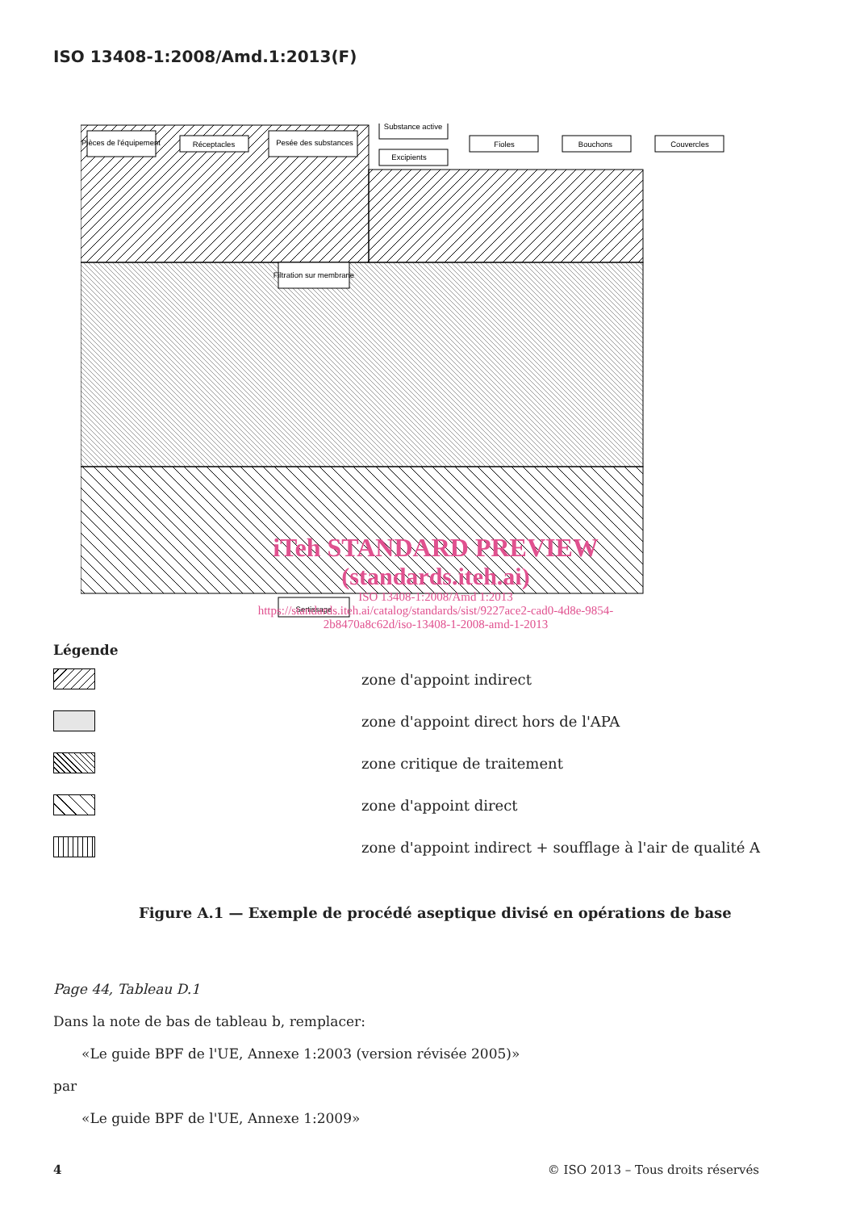ISO 13408-1:2008/Amd.1:2013(F)
Pièces de l'équipement
Réceptacles
Pesée des substances
Substance active
Excipients
Fioles
Bouchons
Couvercles
Filtration sur membrane
Sertissage
iTeh STANDARD PREVIEW
(standards.iteh.ai)
ISO 13408-1:2008/Amd 1:2013
https://standards.iteh.ai/catalog/standards/sist/9227ace2-cad0-4d8e-9854-2b8470a8c62d/iso-13408-1-2008-amd-1-2013
Légende
zone d'appoint indirect
zone d'appoint direct hors de l'APA
zone critique de traitement
zone d'appoint direct
zone d'appoint indirect + soufflage à l'air de qualité A
Figure A.1 — Exemple de procédé aseptique divisé en opérations de base
Page 44, Tableau D.1
Dans la note de bas de tableau b, remplacer:
«Le guide BPF de l'UE, Annexe 1:2003 (version révisée 2005)»
par
«Le guide BPF de l'UE, Annexe 1:2009»
4 © ISO 2013 – Tous droits réservés